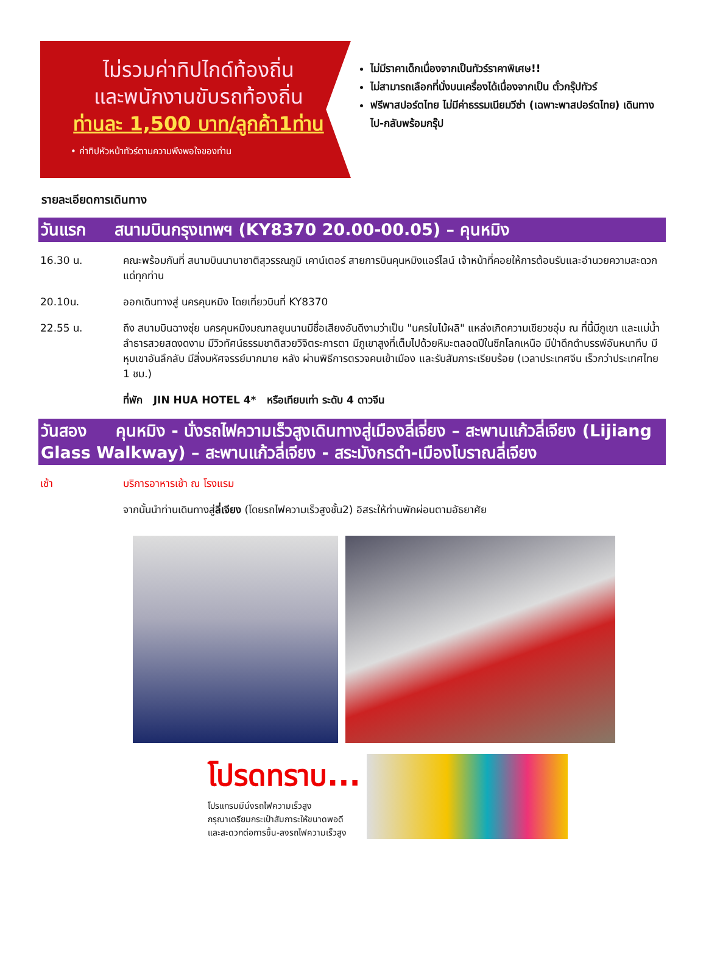ไม่รวมค่าทิปไกด์ท้องถิ่น
และพนักงานขับรถท้องถิ่น
ท่านละ 1,500 บาท/ลูกค้า1ท่าน
• ค่าทิปหัวหน้าทัวร์ตามความพึงพอใจของท่าน
ไม่มีราคาเด็กเนื่องจากเป็นทัวร์ราคาพิเศษ!!
ไม่สามารถเลือกที่นั่งบนเครื่องได้เนื่องจากเป็น ตั๋วกรุ๊ปทัวร์
ฟรีพาสปอร์ตไทย ไม่มีค่าธรรมเนียมวีซ่า (เฉพาะพาสปอร์ตไทย) เดินทางไป-กลับพร้อมกรุ๊ป
รายละเอียดการเดินทาง
วันแรก สนามบินกรุงเทพฯ (KY8370 20.00-00.05) – คุนหมิง
16.30 น. คณะพร้อมกันที่ สนามบินนานาชาติสุวรรณภูมิ เคาน์เตอร์ สายการบินคุนหมิงแอร์ไลน์ เจ้าหน้าที่คอยให้การต้อนรับและอำนวยความสะดวกแด่ทุกท่าน
20.10น. ออกเดินทางสู่ นครคุนหมิง โดยเที่ยวบินที่ KY8370
22.55 น. ถึง สนามบินฉางซุ่ย นครคุนหมิงมณฑลยูนนานมีชื่อเสียงอันดีงามว่าเป็น "นครใบไม้ผลิ" แหล่งเกิดความเขียวชอุ่ม ณ ที่นี้มีภูเขา และแม่น้ำลำธารสวยสดงดงาม มีวิวทัศน์ธรรมชาติสวยวิจิตระการตา มีภูเขาสูงที่เต็มไปด้วยหิมะตลอดปีในซีกโลกเหนือ มีป่าดึกดำบรรพ์อันหนาทึบ มีหุบเขาอันลึกลับ มีสิ่งมหัศจรรย์มากมาย หลัง ผ่านพิธีการตรวจคนเข้าเมือง และรับสัมภาระเรียบร้อย (เวลาประเทศจีน เร็วกว่าประเทศไทย 1 ชม.)
ที่พัก JIN HUA HOTEL 4* หรือเทียบเท่า ระดับ 4 ดาวจีน
วันสอง คุนหมิง - นั่งรถไฟความเร็วสูงเดินทางสู่เมืองลี่เจี่ยง – สะพานแก้วลี่เจียง (Lijiang Glass Walkway) – สะพานแก้วลี่เจียง - สระมังกรดำ-เมืองโบราณลี่เจียง
เช้า บริการอาหารเช้า ณ โรงแรม
จากนั้นนำท่านเดินทางสู่ลี่เจียง (โดยรถไฟความเร็วสูงชั้น2) อิสระให้ท่านพักผ่อนตามอัธยาศัย
โปรดทราบ...
โปรแกรมมีนั่งรถไฟความเร็วสูง
กรุณาเตรียมกระเป๋าสัมภาระให้ขนาดพอดี
และสะดวกต่อการขึ้น-ลงรถไฟความเร็วสูง